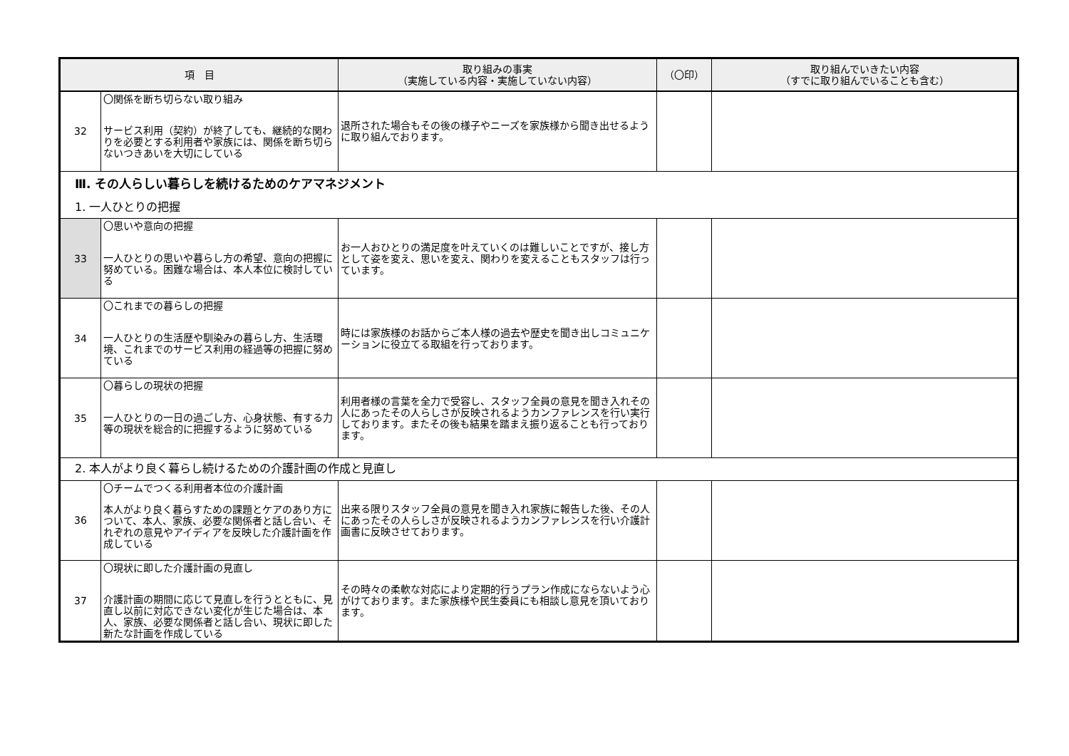| 項 目 | | 取り組みの事実 （実施している内容・実施していない内容） | （〇印） | 取り組んでいきたい内容 （すでに取り組んでいることも含む） |
| --- | --- | --- | --- | --- |
| 32 | 〇関係を断ち切らない取り組み サービス利用（契約）が終了しても、継続的な関わりを必要とする利用者や家族には、関係を断ち切らないつきあいを大切にしている | 退所された場合もその後の様子やニーズを家族様から聞き出せるように取り組んでおります。 | | |
| Ⅲ. その人らしい暮らしを続けるためのケアマネジメント | | | | |
| 1. 一人ひとりの把握 | | | | |
| 33 | 〇思いや意向の把握 一人ひとりの思いや暮らし方の希望、意向の把握に努めている。困難な場合は、本人本位に検討している | お一人おひとりの満足度を叶えていくのは難しいことですが、接し方として姿を変え、思いを変え、関わりを変えることもスタッフは行っています。 | | |
| 34 | 〇これまでの暮らしの把握 一人ひとりの生活歴や馴染みの暮らし方、生活環境、これまでのサービス利用の経過等の把握に努めている | 時には家族様のお話からご本人様の過去や歴史を聞き出しコミュニケーションに役立てる取組を行っております。 | | |
| 35 | 〇暮らしの現状の把握 一人ひとりの一日の過ごし方、心身状態、有する力等の現状を総合的に把握するように努めている | 利用者様の言葉を全力で受容し、スタッフ全員の意見を聞き入れその人にあったその人らしさが反映されるようカンファレンスを行い実行しております。またその後も結果を踏まえ振り返ることも行っております。 | | |
| 2. 本人がより良く暮らし続けるための介護計画の作成と見直し | | | | |
| 36 | 〇チームでつくる利用者本位の介護計画 本人がより良く暮らすための課題とケアのあり方について、本人、家族、必要な関係者と話し合い、それぞれの意見やアイディアを反映した介護計画を作成している | 出来る限りスタッフ全員の意見を聞き入れ家族に報告した後、その人にあったその人らしさが反映されるようカンファレンスを行い介護計画書に反映させております。 | | |
| 37 | 〇現状に即した介護計画の見直し 介護計画の期間に応じて見直しを行うとともに、見直し以前に対応できない変化が生じた場合は、本人、家族、必要な関係者と話し合い、現状に即した新たな計画を作成している | その時々の柔軟な対応により定期的行うプラン作成にならないよう心がけております。また家族様や民生委員にも相談し意見を頂いております。 | | |